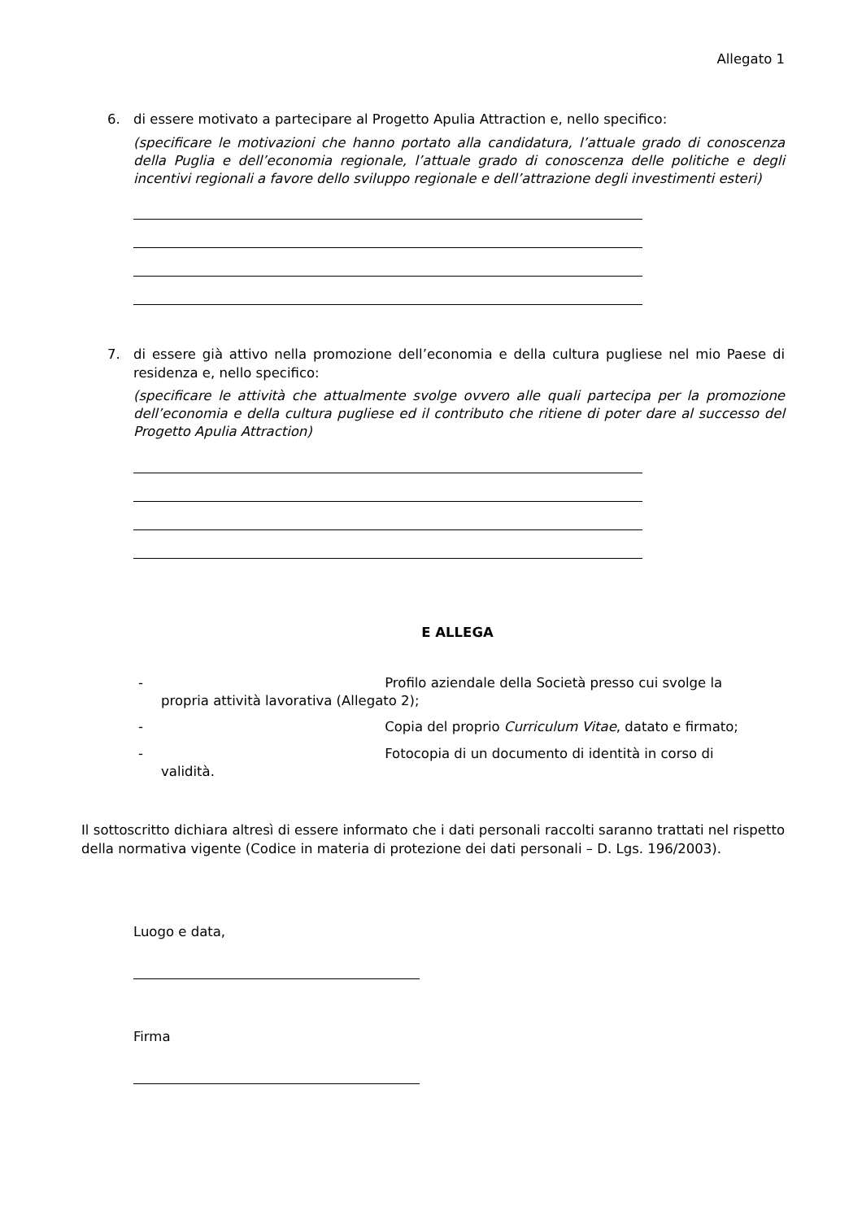Allegato 1
6. di essere motivato a partecipare al Progetto Apulia Attraction e, nello specifico:
(specificare le motivazioni che hanno portato alla candidatura, l’attuale grado di conoscenza della Puglia e dell’economia regionale, l’attuale grado di conoscenza delle politiche e degli incentivi regionali a favore dello sviluppo regionale e dell’attrazione degli investimenti esteri)
7. di essere già attivo nella promozione dell’economia e della cultura pugliese nel mio Paese di residenza e, nello specifico:
(specificare le attività che attualmente svolge ovvero alle quali partecipa per la promozione dell’economia e della cultura pugliese ed il contributo che ritiene di poter dare al successo del Progetto Apulia Attraction)
E ALLEGA
- Profilo aziendale della Società presso cui svolge la
propria attività lavorativa (Allegato 2);
- Copia del proprio Curriculum Vitae, datato e firmato;
- Fotocopia di un documento di identità in corso di
validità.
Il sottoscritto dichiara altresì di essere informato che i dati personali raccolti saranno trattati nel rispetto della normativa vigente (Codice in materia di protezione dei dati personali – D. Lgs. 196/2003).
Luogo e data,
Firma